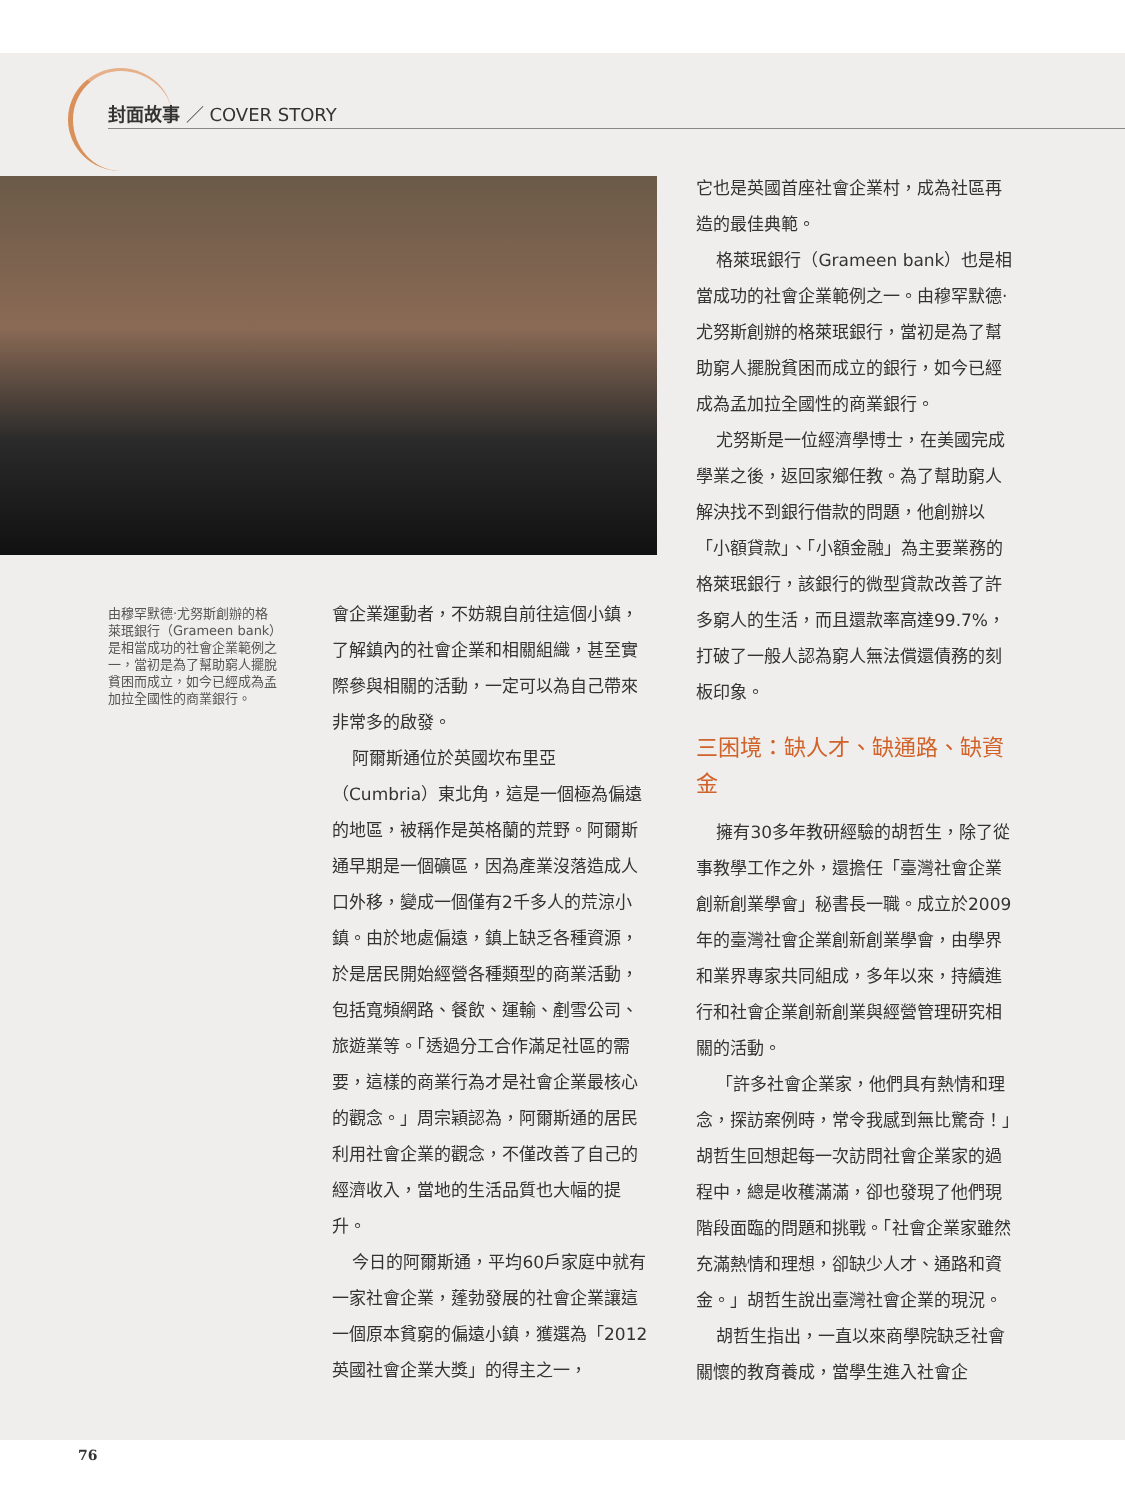封面故事 ／ COVER STORY
由穆罕默德‧尤努斯創辦的格萊珉銀行（Grameen bank）是相當成功的社會企業範例之一，當初是為了幫助窮人擺脫貧困而成立，如今已經成為孟加拉全國性的商業銀行。
會企業運動者，不妨親自前往這個小鎮，了解鎮內的社會企業和相關組織，甚至實際參與相關的活動，一定可以為自己帶來非常多的啟發。
阿爾斯通位於英國坎布里亞（Cumbria）東北角，這是一個極為偏遠的地區，被稱作是英格蘭的荒野。阿爾斯通早期是一個礦區，因為產業沒落造成人口外移，變成一個僅有2千多人的荒涼小鎮。由於地處偏遠，鎮上缺乏各種資源，於是居民開始經營各種類型的商業活動，包括寬頻網路、餐飲、運輸、剷雪公司、旅遊業等。「透過分工合作滿足社區的需要，這樣的商業行為才是社會企業最核心的觀念。」周宗穎認為，阿爾斯通的居民利用社會企業的觀念，不僅改善了自己的經濟收入，當地的生活品質也大幅的提升。
今日的阿爾斯通，平均60戶家庭中就有一家社會企業，蓬勃發展的社會企業讓這一個原本貧窮的偏遠小鎮，獲選為「2012英國社會企業大獎」的得主之一，
它也是英國首座社會企業村，成為社區再造的最佳典範。
格萊珉銀行（Grameen bank）也是相當成功的社會企業範例之一。由穆罕默德‧尤努斯創辦的格萊珉銀行，當初是為了幫助窮人擺脫貧困而成立的銀行，如今已經成為孟加拉全國性的商業銀行。
尤努斯是一位經濟學博士，在美國完成學業之後，返回家鄉任教。為了幫助窮人解決找不到銀行借款的問題，他創辦以「小額貸款」、「小額金融」為主要業務的格萊珉銀行，該銀行的微型貸款改善了許多窮人的生活，而且還款率高達99.7%，打破了一般人認為窮人無法償還債務的刻板印象。
三困境：缺人才、缺通路、缺資金
擁有30多年教研經驗的胡哲生，除了從事教學工作之外，還擔任「臺灣社會企業創新創業學會」秘書長一職。成立於2009年的臺灣社會企業創新創業學會，由學界和業界專家共同組成，多年以來，持續進行和社會企業創新創業與經營管理研究相關的活動。
「許多社會企業家，他們具有熱情和理念，探訪案例時，常令我感到無比驚奇！」胡哲生回想起每一次訪問社會企業家的過程中，總是收穫滿滿，卻也發現了他們現階段面臨的問題和挑戰。「社會企業家雖然充滿熱情和理想，卻缺少人才、通路和資金。」胡哲生說出臺灣社會企業的現況。
胡哲生指出，一直以來商學院缺乏社會關懷的教育養成，當學生進入社會企
76